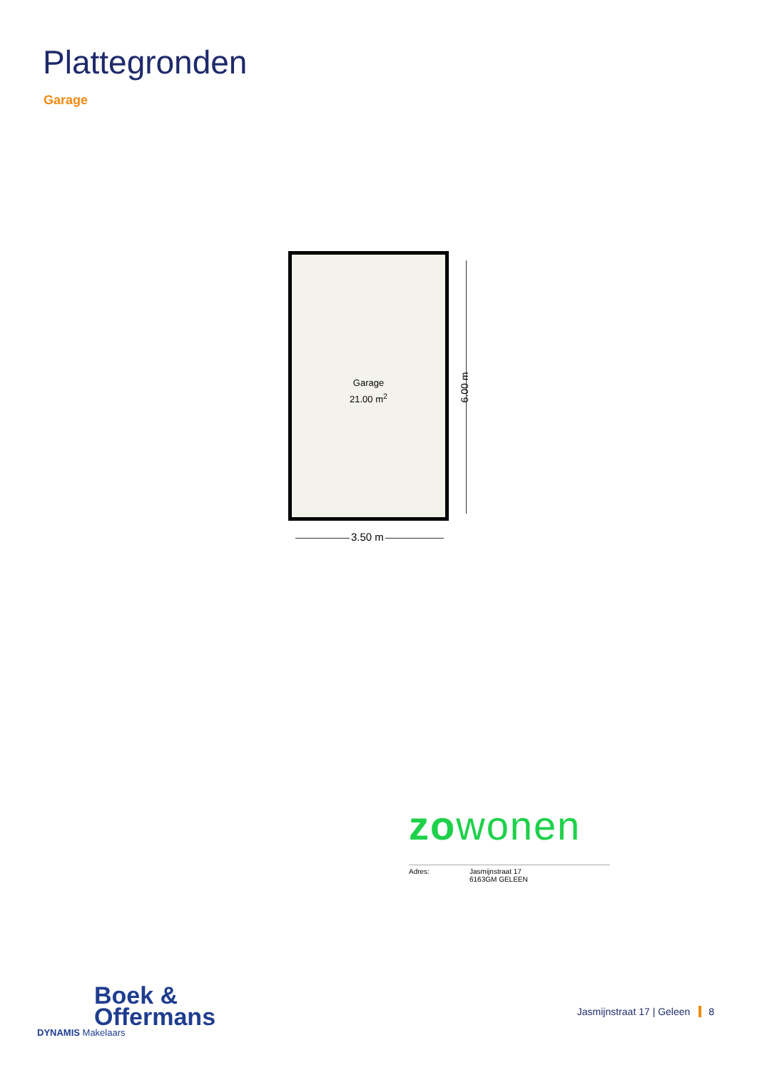Plattegronden
Garage
Garage
21.00 m<sup>2</sup>
6.00 m
3.50 m
zowonen
Adres: Jasmijnstraat 17
6163GM GELEEN
Boek &
Offermans
DYNAMIS Makelaars
Jasmijnstraat 17 | Geleen 8